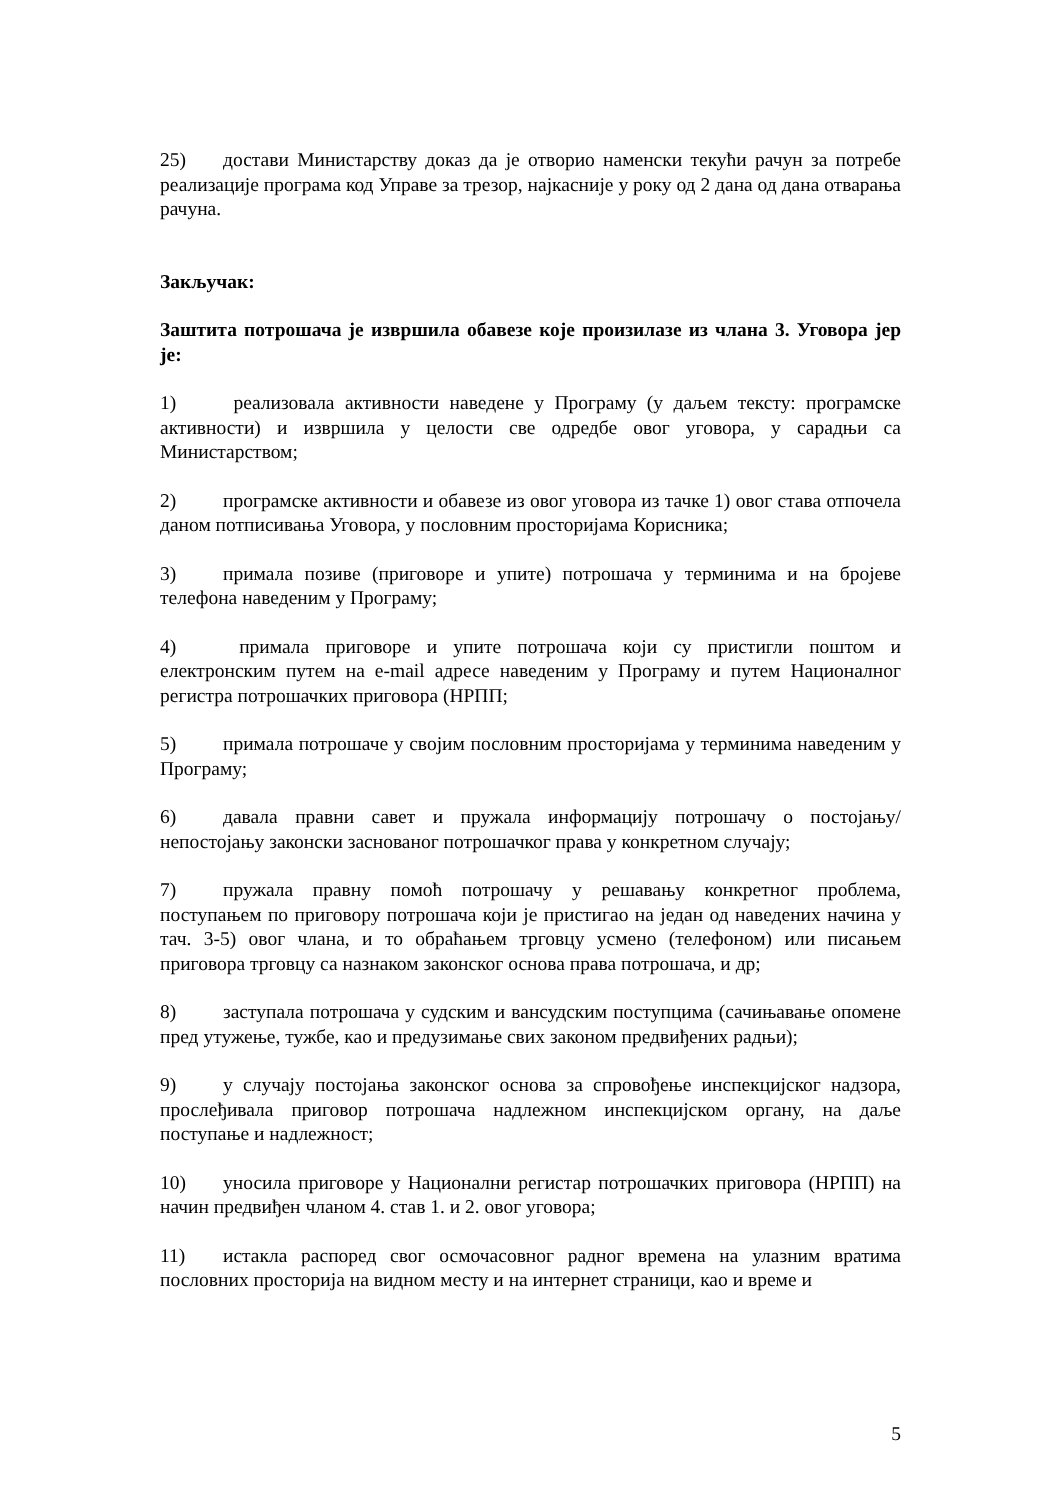25) достави Министарству доказ да је отворио наменски текући рачун за потребе реализације програма код Управе за трезор, најкасније у року од 2 дана од дана отварања рачуна.
Закључак:
Заштита потрошача је извршила обавезе које произилазе из члана 3. Уговора јер је:
1) реализовала активности наведене у Програму (у даљем тексту: програмске активности) и извршила у целости све одредбе овог уговора, у сарадњи са Министарством;
2) програмске активности и обавезе из овог уговора из тачке 1) овог става отпочела даном потписивања Уговора, у пословним просторијама Корисника;
3) примала позиве (приговоре и упите) потрошача у терминима и на бројеве телефона наведеним у Програму;
4) примала приговоре и упите потрошача који су пристигли поштом и електронским путем на e-mail адресе наведеним у Програму и путем Националног регистра потрошачких приговора (НРПП;
5) примала потрошаче у својим пословним просторијама у терминима наведеним у Програму;
6) давала правни савет и пружала информацију потрошачу о постојању/непостојању законски заснованог потрошачког права у конкретном случају;
7) пружала правну помоћ потрошачу у решавању конкретног проблема, поступањем по приговору потрошача који је пристигао на један од наведених начина у тач. 3-5) овог члана, и то обраћањем трговцу усмено (телефоном) или писањем приговора трговцу са назнаком законског основа права потрошача, и др;
8) заступала потрошача у судским и вансудским поступцима (сачињавање опомене пред утужење, тужбе, као и предузимање свих законом предвиђених радњи);
9) у случају постојања законског основа за спровођење инспекцијског надзора, прослеђивала приговор потрошача надлежном инспекцијском органу, на даље поступање и надлежност;
10) уносила приговоре у Национални регистар потрошачких приговора (НРПП) на начин предвиђен чланом 4. став 1. и 2. овог уговора;
11) истакла распоред свог осмочасовног радног времена на улазним вратима пословних просторија на видном месту и на интернет страници, као и време и
5